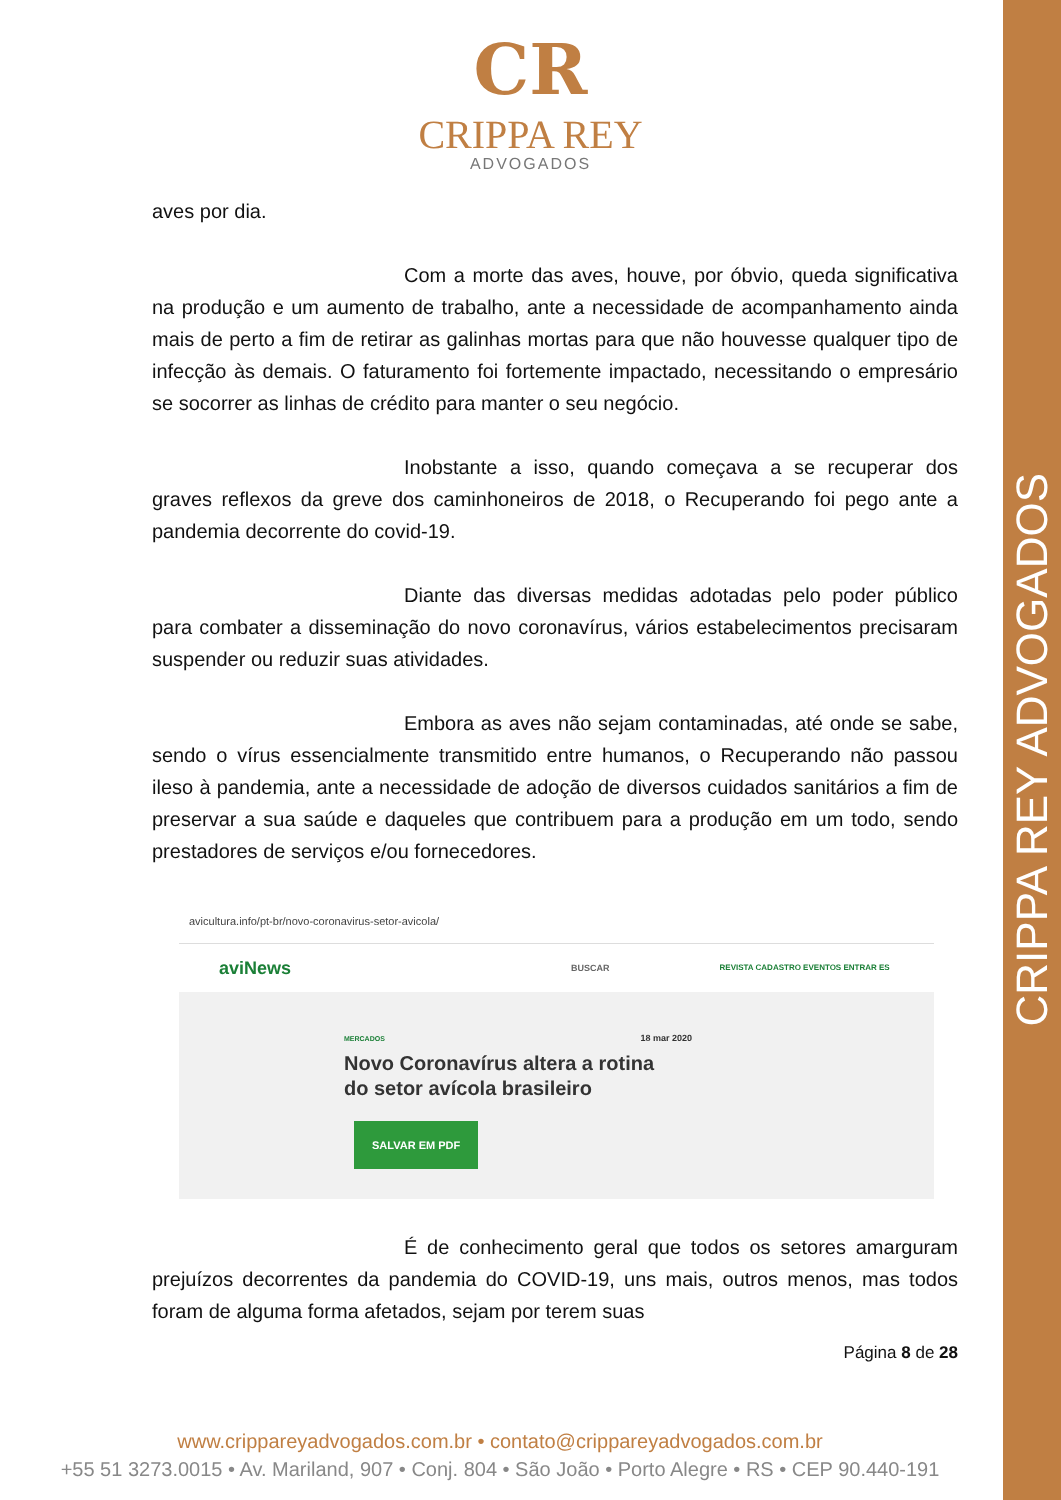CRIPPA REY ADVOGADOS
CR
CRIPPA REY
ADVOGADOS
aves por dia.
Com a morte das aves, houve, por óbvio, queda significativa na produção e um aumento de trabalho, ante a necessidade de acompanhamento ainda mais de perto a fim de retirar as galinhas mortas para que não houvesse qualquer tipo de infecção às demais. O faturamento foi fortemente impactado, necessitando o empresário se socorrer as linhas de crédito para manter o seu negócio.
Inobstante a isso, quando começava a se recuperar dos graves reflexos da greve dos caminhoneiros de 2018, o Recuperando foi pego ante a pandemia decorrente do covid-19.
Diante das diversas medidas adotadas pelo poder público para combater a disseminação do novo coronavírus, vários estabelecimentos precisaram suspender ou reduzir suas atividades.
Embora as aves não sejam contaminadas, até onde se sabe, sendo o vírus essencialmente transmitido entre humanos, o Recuperando não passou ileso à pandemia, ante a necessidade de adoção de diversos cuidados sanitários a fim de preservar a sua saúde e daqueles que contribuem para a produção em um todo, sendo prestadores de serviços e/ou fornecedores.
avicultura.info/pt-br/novo-coronavirus-setor-avicola/
aviNews BUSCAR REVISTA CADASTRO EVENTOS ENTRAR ES
MERCADOS 18 mar 2020
Novo Coronavírus altera a rotina
do setor avícola brasileiro
SALVAR EM PDF
É de conhecimento geral que todos os setores amarguram prejuízos decorrentes da pandemia do COVID-19, uns mais, outros menos, mas todos foram de alguma forma afetados, sejam por terem suas
Página 8 de 28
www.crippareyadvogados.com.br • contato@crippareyadvogados.com.br
+55 51 3273.0015 • Av. Mariland, 907 • Conj. 804 • São João • Porto Alegre • RS • CEP 90.440-191